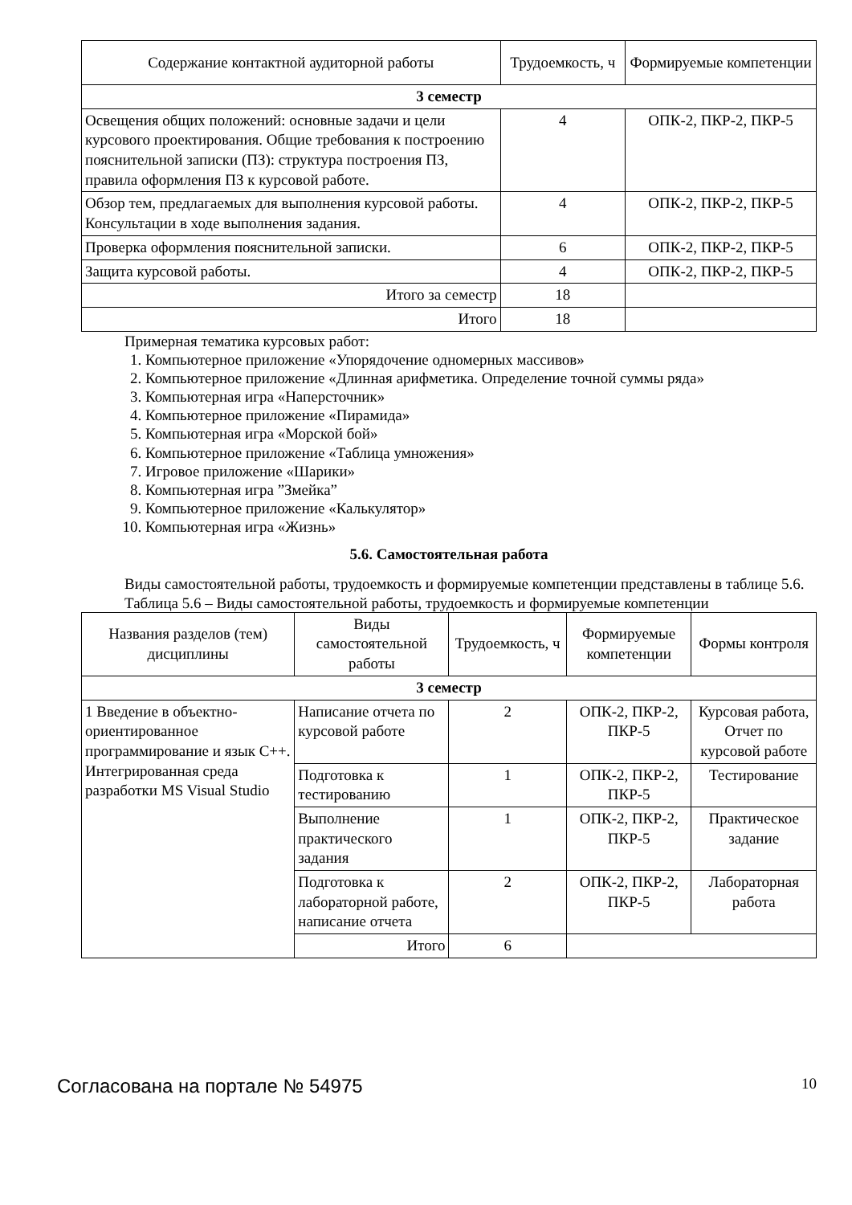| Содержание контактной аудиторной работы | Трудоемкость, ч | Формируемые компетенции |
| --- | --- | --- |
| 3 семестр | | |
| Освещения общих положений: основные задачи и цели курсового проектирования. Общие требования к построению пояснительной записки (ПЗ): структура построения ПЗ, правила оформления ПЗ к курсовой работе. | 4 | ОПК-2, ПКР-2, ПКР-5 |
| Обзор тем, предлагаемых для выполнения курсовой работы. Консультации в ходе выполнения задания. | 4 | ОПК-2, ПКР-2, ПКР-5 |
| Проверка оформления пояснительной записки. | 6 | ОПК-2, ПКР-2, ПКР-5 |
| Защита курсовой работы. | 4 | ОПК-2, ПКР-2, ПКР-5 |
| Итого за семестр | 18 | |
| Итого | 18 | |
Примерная тематика курсовых работ:
1. Компьютерное приложение «Упорядочение одномерных массивов»
2. Компьютерное приложение «Длинная арифметика. Определение точной суммы ряда»
3. Компьютерная игра «Наперсточник»
4. Компьютерное приложение «Пирамида»
5. Компьютерная игра «Морской бой»
6. Компьютерное приложение «Таблица умножения»
7. Игровое приложение «Шарики»
8. Компьютерная игра ”Змейка”
9. Компьютерное приложение «Калькулятор»
10. Компьютерная игра «Жизнь»
5.6. Самостоятельная работа
Виды самостоятельной работы, трудоемкость и формируемые компетенции представлены в таблице 5.6.
Таблица 5.6 – Виды самостоятельной работы, трудоемкость и формируемые компетенции
| Названия разделов (тем) дисциплины | Виды самостоятельной работы | Трудоемкость, ч | Формируемые компетенции | Формы контроля |
| --- | --- | --- | --- | --- |
| 3 семестр | | | | |
| 1 Введение в объектно-ориентированное программирование и язык C++. Интегрированная среда разработки MS Visual Studio | Написание отчета по курсовой работе | 2 | ОПК-2, ПКР-2, ПКР-5 | Курсовая работа, Отчет по курсовой работе |
| | Подготовка к тестированию | 1 | ОПК-2, ПКР-2, ПКР-5 | Тестирование |
| | Выполнение практического задания | 1 | ОПК-2, ПКР-2, ПКР-5 | Практическое задание |
| | Подготовка к лабораторной работе, написание отчета | 2 | ОПК-2, ПКР-2, ПКР-5 | Лабораторная работа |
| | Итого | 6 | | |
Согласована на портале № 54975 10